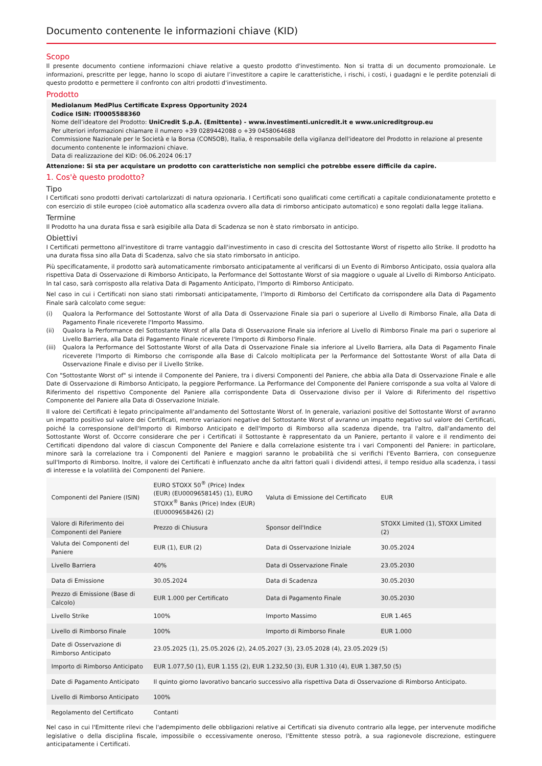Documento contenente le informazioni chiave (KID)
Scopo
Il presente documento contiene informazioni chiave relative a questo prodotto d'investimento. Non si tratta di un documento promozionale. Le informazioni, prescritte per legge, hanno lo scopo di aiutare l’investitore a capire le caratteristiche, i rischi, i costi, i guadagni e le perdite potenziali di questo prodotto e permettere il confronto con altri prodotti d'investimento.
Prodotto
Mediolanum MedPlus Certificate Express Opportunity 2024
Codice ISIN: IT0005588360
Nome dell’ideatore del Prodotto: UniCredit S.p.A. (Emittente) - www.investimenti.unicredit.it e www.unicreditgroup.eu
Per ulteriori informazioni chiamare il numero +39 0289442088 o +39 0458064688
Commissione Nazionale per le Società e la Borsa (CONSOB), Italia, è responsabile della vigilanza dell'ideatore del Prodotto in relazione al presente documento contenente le informazioni chiave.
Data di realizzazione del KID: 06.06.2024 06:17
Attenzione: Si sta per acquistare un prodotto con caratteristiche non semplici che potrebbe essere difficile da capire.
1. Cos'è questo prodotto?
Tipo
I Certificati sono prodotti derivati cartolarizzati di natura opzionaria. I Certificati sono qualificati come certificati a capitale condizionatamente protetto e con esercizio di stile europeo (cioè automatico alla scadenza ovvero alla data di rimborso anticipato automatico) e sono regolati dalla legge italiana.
Termine
Il Prodotto ha una durata fissa e sarà esigibile alla Data di Scadenza se non è stato rimborsato in anticipo.
Obiettivi
I Certificati permettono all'investitore di trarre vantaggio dall'investimento in caso di crescita del Sottostante Worst of rispetto allo Strike. Il prodotto ha una durata fissa sino alla Data di Scadenza, salvo che sia stato rimborsato in anticipo.
Più specificatamente, il prodotto sarà automaticamente rimborsato anticipatamente al verificarsi di un Evento di Rimborso Anticipato, ossia qualora alla rispettiva Data di Osservazione di Rimborso Anticipato, la Performance del Sottostante Worst of sia maggiore o uguale al Livello di Rimborso Anticipato. In tal caso, sarà corrisposto alla relativa Data di Pagamento Anticipato, l'Importo di Rimborso Anticipato.
Nel caso in cui i Certificati non siano stati rimborsati anticipatamente, l’Importo di Rimborso del Certificato da corrispondere alla Data di Pagamento Finale sarà calcolato come segue:
(i) Qualora la Performance del Sottostante Worst of alla Data di Osservazione Finale sia pari o superiore al Livello di Rimborso Finale, alla Data di Pagamento Finale riceverete l'Importo Massimo.
(ii) Qualora la Performance del Sottostante Worst of alla Data di Osservazione Finale sia inferiore al Livello di Rimborso Finale ma pari o superiore al Livello Barriera, alla Data di Pagamento Finale riceverete l'Importo di Rimborso Finale.
(iii) Qualora la Performance del Sottostante Worst of alla Data di Osservazione Finale sia inferiore al Livello Barriera, alla Data di Pagamento Finale riceverete l'Importo di Rimborso che corrisponde alla Base di Calcolo moltiplicata per la Performance del Sottostante Worst of alla Data di Osservazione Finale e diviso per il Livello Strike.
Con "Sottostante Worst of" si intende il Componente del Paniere, tra i diversi Componenti del Paniere, che abbia alla Data di Osservazione Finale e alle Date di Osservazione di Rimborso Anticipato, la peggiore Performance. La Performance del Componente del Paniere corrisponde a sua volta al Valore di Riferimento del rispettivo Componente del Paniere alla corrispondente Data di Osservazione diviso per il Valore di Riferimento del rispettivo Componente del Paniere alla Data di Osservazione Iniziale.
Il valore dei Certificati è legato principalmente all'andamento del Sottostante Worst of. In generale, variazioni positive del Sottostante Worst of avranno un impatto positivo sul valore dei Certificati, mentre variazioni negative del Sottostante Worst of avranno un impatto negativo sul valore dei Certificati, poiché la corresponsione dell'Importo di Rimborso Anticipato e dell'Importo di Rimborso alla scadenza dipende, tra l'altro, dall'andamento del Sottostante Worst of. Occorre considerare che per i Certificati il Sottostante è rappresentato da un Paniere, pertanto il valore e il rendimento dei Certificati dipendono dal valore di ciascun Componente del Paniere e dalla correlazione esistente tra i vari Componenti del Paniere: in particolare, minore sarà la correlazione tra i Componenti del Paniere e maggiori saranno le probabilità che si verifichi l'Evento Barriera, con conseguenze sull'Importo di Rimborso. Inoltre, il valore dei Certificati è influenzato anche da altri fattori quali i dividendi attesi, il tempo residuo alla scadenza, i tassi di interesse e la volatilità dei Componenti del Paniere.
| Componenti del Paniere (ISIN) | EURO STOXX 50<sup>®</sup> (Price) Index (EUR) (EU0009658145) (1), EURO STOXX<sup>®</sup> Banks (Price) Index (EUR) (EU0009658426) (2) | Valuta di Emissione del Certificato | EUR |
| Valore di Riferimento dei Componenti del Paniere | Prezzo di Chiusura | Sponsor dell'Indice | STOXX Limited (1), STOXX Limited (2) |
| Valuta dei Componenti del Paniere | EUR (1), EUR (2) | Data di Osservazione Iniziale | 30.05.2024 |
| Livello Barriera | 40% | Data di Osservazione Finale | 23.05.2030 |
| Data di Emissione | 30.05.2024 | Data di Scadenza | 30.05.2030 |
| Prezzo di Emissione (Base di Calcolo) | EUR 1.000 per Certificato | Data di Pagamento Finale | 30.05.2030 |
| Livello Strike | 100% | Importo Massimo | EUR 1.465 |
| Livello di Rimborso Finale | 100% | Importo di Rimborso Finale | EUR 1.000 |
| Date di Osservazione di Rimborso Anticipato | 23.05.2025 (1), 25.05.2026 (2), 24.05.2027 (3), 23.05.2028 (4), 23.05.2029 (5) | | |
| Importo di Rimborso Anticipato | EUR 1.077,50 (1), EUR 1.155 (2), EUR 1.232,50 (3), EUR 1.310 (4), EUR 1.387,50 (5) | | |
| Date di Pagamento Anticipato | Il quinto giorno lavorativo bancario successivo alla rispettiva Data di Osservazione di Rimborso Anticipato. | | |
| Livello di Rimborso Anticipato | 100% | | |
| Regolamento del Certificato | Contanti | | |
Nel caso in cui l'Emittente rilevi che l'adempimento delle obbligazioni relative ai Certificati sia divenuto contrario alla legge, per intervenute modifiche legislative o della disciplina fiscale, impossibile o eccessivamente oneroso, l'Emittente stesso potrà, a sua ragionevole discrezione, estinguere anticipatamente i Certificati.